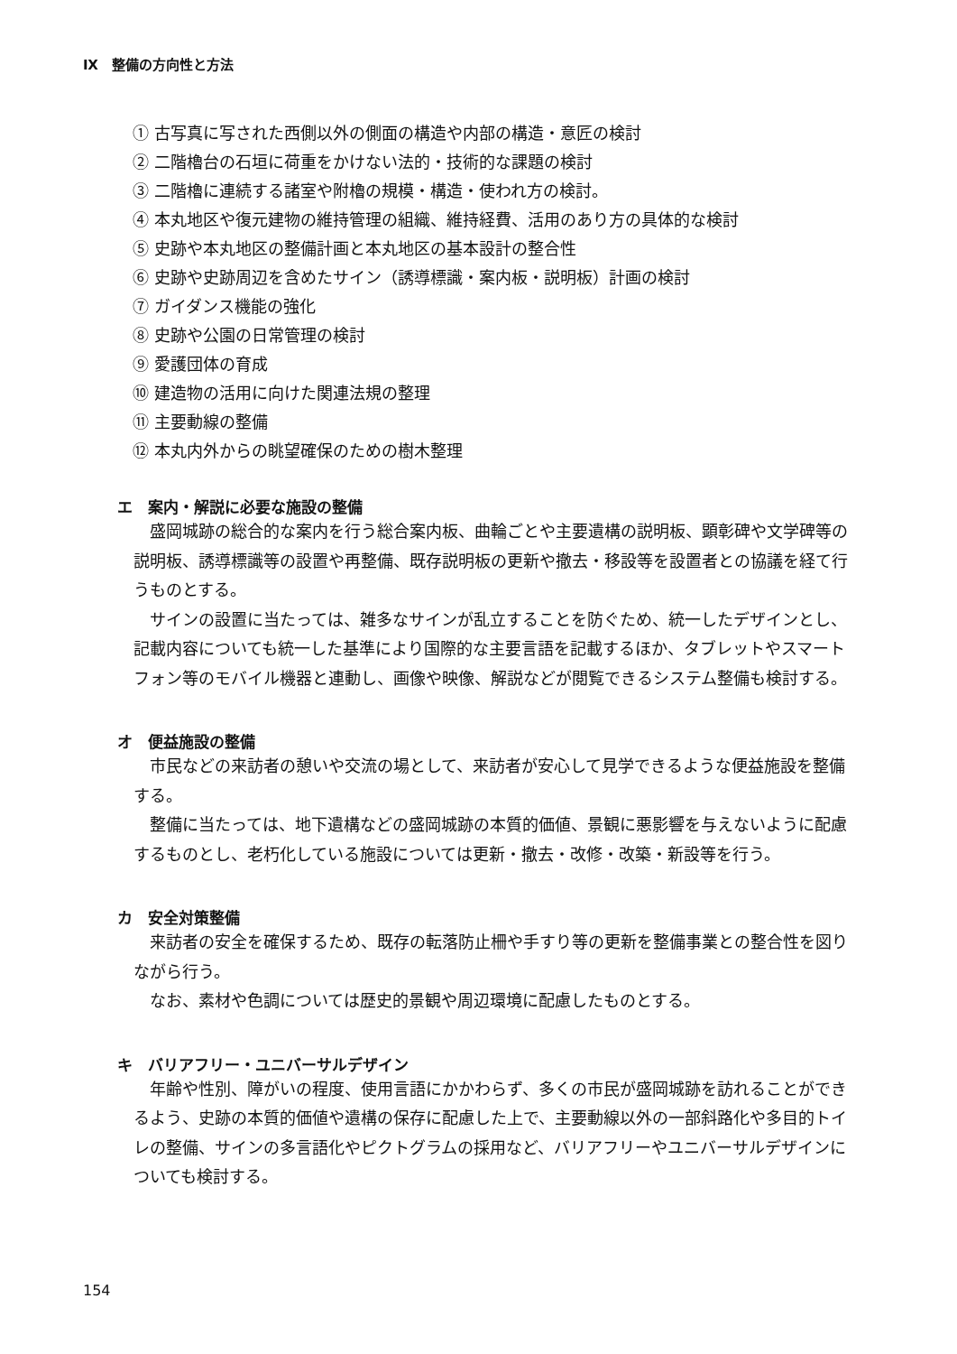Ⅸ　整備の方向性と方法
① 古写真に写された西側以外の側面の構造や内部の構造・意匠の検討
② 二階櫓台の石垣に荷重をかけない法的・技術的な課題の検討
③ 二階櫓に連続する諸室や附櫓の規模・構造・使われ方の検討。
④ 本丸地区や復元建物の維持管理の組織、維持経費、活用のあり方の具体的な検討
⑤ 史跡や本丸地区の整備計画と本丸地区の基本設計の整合性
⑥ 史跡や史跡周辺を含めたサイン（誘導標識・案内板・説明板）計画の検討
⑦ ガイダンス機能の強化
⑧ 史跡や公園の日常管理の検討
⑨ 愛護団体の育成
⑩ 建造物の活用に向けた関連法規の整理
⑪ 主要動線の整備
⑫ 本丸内外からの眺望確保のための樹木整理
エ　案内・解説に必要な施設の整備
盛岡城跡の総合的な案内を行う総合案内板、曲輪ごとや主要遺構の説明板、顕彰碑や文学碑等の説明板、誘導標識等の設置や再整備、既存説明板の更新や撤去・移設等を設置者との協議を経て行うものとする。
サインの設置に当たっては、雑多なサインが乱立することを防ぐため、統一したデザインとし、記載内容についても統一した基準により国際的な主要言語を記載するほか、タブレットやスマートフォン等のモバイル機器と連動し、画像や映像、解説などが閲覧できるシステム整備も検討する。
オ　便益施設の整備
市民などの来訪者の憩いや交流の場として、来訪者が安心して見学できるような便益施設を整備する。
整備に当たっては、地下遺構などの盛岡城跡の本質的価値、景観に悪影響を与えないように配慮するものとし、老朽化している施設については更新・撤去・改修・改築・新設等を行う。
カ　安全対策整備
来訪者の安全を確保するため、既存の転落防止柵や手すり等の更新を整備事業との整合性を図りながら行う。
なお、素材や色調については歴史的景観や周辺環境に配慮したものとする。
キ　バリアフリー・ユニバーサルデザイン
年齢や性別、障がいの程度、使用言語にかかわらず、多くの市民が盛岡城跡を訪れることができるよう、史跡の本質的価値や遺構の保存に配慮した上で、主要動線以外の一部斜路化や多目的トイレの整備、サインの多言語化やピクトグラムの採用など、バリアフリーやユニバーサルデザインについても検討する。
154